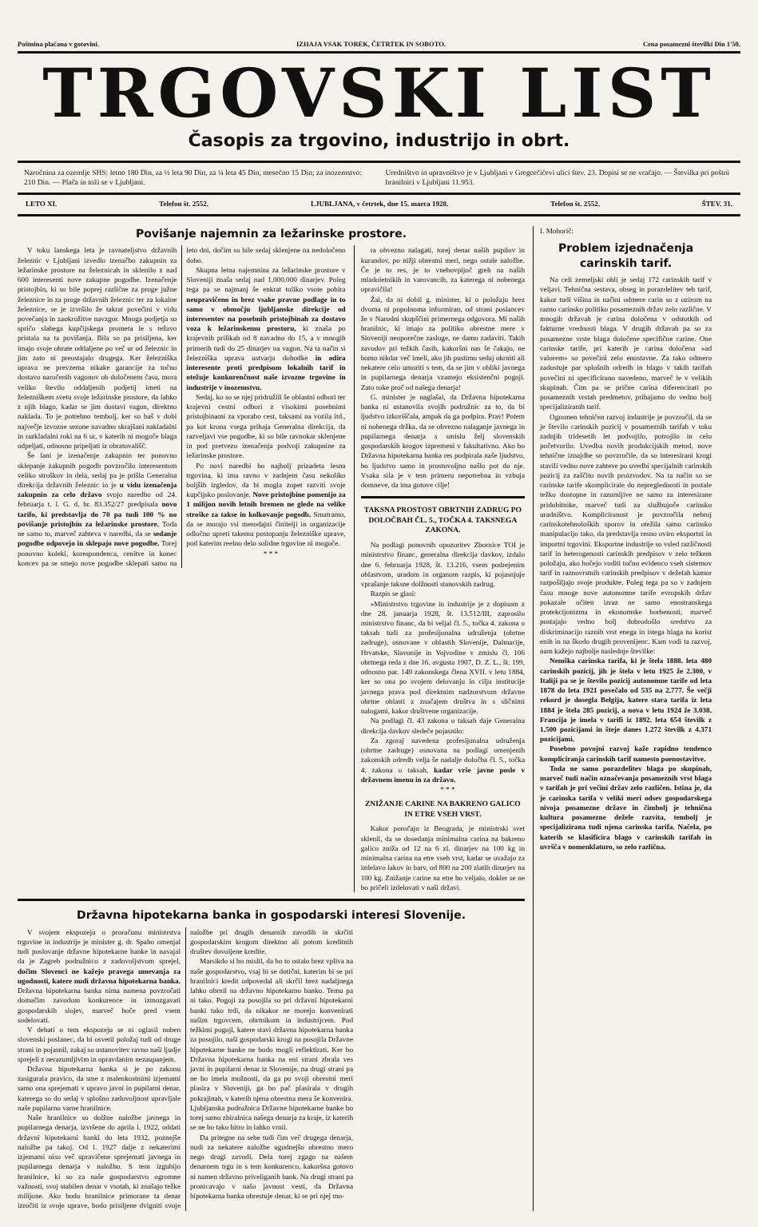Poštnina plačana v gotovini. IZHAJA VSAK TOREK, ČETRTEK IN SOBOTO. Cena posamezni številki Din 1'50.
TRGOVSKI LIST
Časopis za trgovino, industrijo in obrt.
Naročnina za ozemlje SHS: letno 180 Din, za ½ leta 90 Din, za ¼ leta 45 Din, mesečno 15 Din; za inozemstvo: 210 Din. — Plača in toži se v Ljubljani.
Uredništvo in upravništvo je v Ljubljani v Gregorčičevi ulici štev. 23. Dopisi se ne vračajo. — Številka pri poštni hranilnici v Ljubljani 11.953.
LETO XI. Telefon št. 2552. LJUBLJANA, v četrtek, dne 15. marca 1928. Telefon št. 2552. ŠTEV. 31.
Povišanje najemnin za ležarinske prostore.
V toku lanskega leta je ravnateljstvo državnih železnic v Ljubljani izvedlo izenačbo zakupnin za ležarinske prostore na železnicah in sklenilo z nad 600 interesenti nove zakupne pogodbe. Izenačenje pristojbin, ki so bile poprej različne za proge južne železnice in za proge državnih železnic ter za lokalne železnice, se je izvršilo že takrat povečini v vidu povečanja in zaokrožitve navzgor. Mnoga podjetja so spričo slabega kupčijskega prometa le s težavo pristala na ta povišanja. Bila so pa prisiljena, ker imajo svoje obrate oddaljene po več ur od železnic in jim zato ni preostajalo drugega. Ker železniška uprava ne prevzema nikake garancije za točno dostavo naročenih vagonov ob določenem času, mora veliko število oddaljenih podjetij imeti na železniškem svetu svoje ležarinske prostore, da lahko z njih blago, kadar se jim dostavi vagon, direktno naklada. To je potrebno tembolj, ker so baš v dobi največje izvozne sezone navadno skrajšani nakladalni in razkladalni roki na 6 ur, v katerih ni mogoče blaga odpeljati, odnosno pripeljati iz obratovališč.
Še lani je izenačenje zakupnin ter ponovno sklepanje zakupnih pogodb povzročilo interesentom veliko stroškov in dela, sedaj pa je prišla Generalna direkcija državnih železnic in je u vidu izenačenja zakupnin za celo državo svojo naredbo od 24. februarja t. l. G. d. br. 83.352/27 predpisala novo tarifo, ki predstavlja do 70 pa tudi 100 % no povišanje pristojbin za ležarinske prostore. Toda ne samo to, marveč zahteva v naredbi, da se sedanje pogodbe odpovejo in sklepajo nove pogodbe. Torej ponovno koleki, korespondenca, cenitve in konec koncev pa se smejo nove pogodbe sklepati samo na leto dni, dočim so bile sedaj sklenjene na nedoločeno dobo.
Skupna letna najemnina za ležarinske prostore v Sloveniji znaša sedaj nad 1,000.000 dinarjev. Poleg tega pa se najmanj še enkrat toliko vsote pobira neupravičeno in brez vsake pravne podlage in to samo v območju ljubljanske direkcije od interesentov na posebnih pristojbinah za dostavo voza k ležarinskemu prostoru, ki znaša po krajevnih prilikah od 8 navadno do 15, a v mnogih primerih tudi do 25 dinarjev na vagon. Na ta način si železniška uprava ustvarja dohodke in odira interesente proti predpisom lokalnih tarif in otežuje konkurenčnost naše izvozne trgovine in industrije v inozemstvu.
Sedaj, ko so se njej pridružili še oblastni odbori ter krajevni cestni odbori z visokimi posebnimi pristojbinami za vporabo cest, taksami na vozila itd., pa kot krona vsega prihaja Generalna direkcija, da razveljavi vse pogodbe, ki so bile ravnokar sklenjene in pod pretvezo izenačenja podvoji zakupnine za ležarinske prostore.
Po novi naredbi bo najbolj prizadeta lesna trgovina, ki ima ravno v zadnjem času nekoliko boljših izgledov, da bi mogla zopet razviti svoje kupčijsko poslovanje. Nove pristojbine pomenijo za 1 milijon novih letnih bremen ne glede na velike stroške za takse in kolkovanje pogodb. Smatramo, da se morajo vsi merodajni činitelji in organizacije odločno upreti takemu postopanju železniške uprave, pod katerim reelno delo solidne trgovine ni mogoče.
* * *
ra obvezno nalagati, torej denar naših pupilov in kurandov, po nižji obrestni meri, nego ostale naložbe. Če je to res, je to vnebovpijoč greh na naših mladoletnikih in varovancih, za katerega ni nobenega opravičila!
Žal, da ni dobil g. minister, ki o položaju brez dvoma ni popolnoma informiran, od strani poslancev že v Narodni skupščini primernega odgovora. Mi naših hranilnic, ki imajo za politiko obrestne mere v Sloveniji neoporečne zasluge, ne damo zadaviti. Takih zavodov pri težkih časih, kakoršni nas še čakajo, ne bomo nikdar več imeli, ako jih pustimo sedaj okrniti ali nekatere celo umoriti s tem, da se jim v obliki javnega in pupilarnega denarja vzamejo eksistenčni pogoji. Zato roke proč od našega denarja!
G. minister je naglašal, da Državna hipotekarna banka ni ustanovila svojih podružnic za to, da bi ljudstvo izkoriščala, ampak da ga podpira. Prav! Potem ni nobenega držka, da se obvezno nalaganje javnega in pupilarnega denarja s smislu želj slovenskih gospodarskih krogov izpremeni v fakultativno. Ako bo Državna hipotekarna banka res podpirala naše ljudstvo, bo ljudstvo samo in prostovoljno našlo pot do nje. Vsaka sila je v tem primeru nepotrebna in vzbuja domneve, da ima gotove cilje!
TAKSNA PROSTOST OBRTNIH ZADRUG PO DOLOČBAH ČL. 5., TOČKA 4. TAKSNEGA ZAKONA.
Na podlagi ponovnih opozoritev Zbornice TOI je ministrstvo financ, generalna direkcija davkov, izdalo dne 6. februarja 1928, št. 13.216, vsem podrejenim oblastvom, uradom in organom razpis, ki pojasnjuje vprašanje taksne dolžnosti stanovskih zadrug.
Razpis se glasi:
»Ministrstvo trgovine in industrije je z dopisom z dne 28. januarja 1928, št. 13.512/III, zaprosilo ministrstvo financ, da bi veljal čl. 5., točka 4. zakona o taksah tudi za profesijonalna udruženja (obrtne zadruge), osnovane v oblastih Slovenije, Dalmacije, Hrvatske, Slavonije in Vojvodine v zmislu čl. 106 obrtnega reda z dne 16. avgusta 1907, D. Z. L., št. 199, odnosno par. 149 zakonskega člena XVII. v letu 1884, ker so ona po svojem delovanju in cilju institucije javnega prava pod direktnim nadzorstvom državne obrtne oblasti z značajem društva in s sličnimi nalogami, kakor društvene organizacije.
Na podlagi čl. 43 zakona o taksah daje Generalna direkcija davkov sledeče pojasnilo:
Za zgoraj navedena profesijonalna udruženja (obrtne zadruge) osnovana na podlagi omenjenih zakonskih odredb velja še nadalje določba čl. 5., točka 4. zakona o taksah, kadar vrše javne posle v državnem imenu in za državo.
* * *
ZNIŽANJE CARINE NA BAKRENO GALICO IN ETRE VSEH VRST.
Kakor poročajo iz Beograda, je ministrski svet sklenil, da se dosedanja minimalna carina na bakreno galico zniža od 12 na 6 zl. dinarjev na 100 kg in minimalna carina na etre vseh vrst, kadar se uvažajo za izdelavo lakov in barv, od 800 na 200 zlatih dinarjev na 100 kg. Znižanje carine na etre bo veljalo, dokler se ne bo pričeli izdelovati v naši državi.
Državna hipotekarna banka in gospodarski interesi Slovenije.
V svojem ekspozeju o proračunu ministrstva trgovine in industrije je minister g. dr. Spaho omenjal tudi poslovanje državne hipotekarne banke in navajal da je Zagreb podružnico z zadovoljstvom sprejel, dočim Slovenci ne kažejo pravega umevanja za ugodnosti, katere nudi državna hipotekarna banka. Državna hipotekarna banka nima namena povzročati domačim zavodom konkurence in izmozgavati gospodarskih slojev, marveč hoče pred vsem sodelovati.
V debati o tem ekspozeju se ni oglasil noben slovenski poslanec, da bi osvetil položaj tudi od druge strani in pojasnil, zakaj so ustanovitev ravno naši ljudje sprejeli z nerazumljivim in opravdanim nezaupanjem.
Državna hipotekarna banka si je po zakonu zasigurala pravico, da sme z malenkostnimi izjemami samo ona sprejemati v upravo javni in pupilarni denar, katerega so do sedaj v splošno zadovoljnost upravljale naše pupilarno varne hranilnice.
Naše hranilnice so dolžne naložbe javnega in pupilarnega denarja, izvršene do aprila l. 1922, oddati državni hipotekarni banki do leta 1932, poznejše naložbe pa takoj. Od l. 1927 dalje z nekaterimi izjemami niso več upravičene sprejemati javnega in pupilarnega denarja v naložbo. S tem izgubijo hranilnice, ki so za naše gospodarstvo ogromne važnosti, svoj stabilen denar v vsotah, ki znašajo težke milijone. Ako bodo hranilnice primorane ta denar izročiti iz svoje uprave, bodo prisiljene dvigniti svoje naložbe pri drugih denarnih zavodih in skrčiti gospodarskim krogom direktno ali potom kreditnih društev dovoljene kredite.
Marsikdo si bo mislil, da bo to ostalo brez vpliva na naše gospodarstvo, vsaj bi se dotični, katerim bi se pri hranilnici kredit odpovedal ali skrčil brez nadaljnega lahko obrnil na državno hipotekarno banko. Temu pa ni tako. Pogoji za posojila so pri državni hipotekarni banki tako trdi, da nikakor ne morejo konvenirati našim trgovcem, obrtnikom in industrijcem. Pod težkimi pogoji, katere stavi državna hipotekarna banka za posojilo, naši gospodarski krogi na posojila Državne hipotekarne banke ne bodo mogli reflektirati. Ker bo Državna hipotekarna banka na eni strani zbrala ves javni in pupilarni denar iz Slovenije, na drugi strani pa ne bo imela možnosti, da ga po svoji obrestni meri plasira v Sloveniji, ga bo pač plasirala v drugih pokrajinah, v katerih njena obrestna mera še konvenira. Ljubljanska podružnica Državne hipotekarne banke bo torej samo zbiralnica našega denarja za kraje, iz katerih se ne bo tako hitro in lahko vrnil.
Da pritegne na sebe tudi čim več drugega denarja, nudi za nekatere naložbe ugodnejšo obrestno mero nego drugi zavodi. Dela torej zgago na našem denarnem trgu in s tem konkurenco, kakoršna gotovo ni namen državno priveliganih bank. Na drugi strani pa pronicavajo v našo javnost vesti, da Državna hipotekarna banka obrestuje denar, ki se pri njej mo-
I. Mohorič:
Problem izjednačenja carinskih tarif.
Na celi zemeljski obli je sedaj 172 carinskih tarif v veljavi. Tehnična sestava, obseg in porazdelitev teh tarif, kakor tudi višina in načini odmere carin so z ozirom na razno carinsko politiko posameznih držav zelo različne. V mnogih državah je carina določena v odstotkih od fakturne vrednosti blaga. V drugih državah pa so za posamezne vrste blaga določene specifične carine. One carinske tarife, pri katerih je carina določena »ad valorem« so povečini zelo enostavne. Za tako odmero zadostuje par splošnih odredb in blago v takih tarifah povečini ni specificirano navedeno, marveč le v velikih skupinah. Čim pa se prične carina diferencirati po posameznih vrstah predmetov, prihajamo do vedno bolj specijaliziranih tarif.
Ogromen tehničen razvoj industrije je povzročil, da se je število carinskih pozicij v posameznih tarifah v toku zadnjih tridesetih let podvojilo, potrojilo in celo početvorilo. Uvedba novih produkcijskih metod, nove tehnične iznajdbe so povzročile, da so interesirani krogi stavili vedno nove zahteve po uvedbi specijalnih carinskih pozicij za zaščito novih proizvodov. Na ta način so se carinske tarife skomplicirale do nepreglednosti in postale težko dostopne in razumljive ne samo za interesirane pridobitnike, marveč tudi za službujoče carinsko uradništvo. Kompliciranost je povzročila nebroj carinskotehnoloških sporov in otežila samo carinsko manipulacijo tako, da predstavlja resno oviro eksportni in importni trgovini. Eksportne industrije so vsled različnosti tarif in heterogenosti carinskih predpisov v zelo težkem položaju, ako hočejo voditi točno evidenco vseh sistemov tarif in raznovrstnih carinskih predpisov v deželah kamor razpošiljajo svoje produkte. Poleg tega pa so v zadnjem času mnoge nove autonomne tarife evropskih držav pokazale očiten izraz ne samo enostranskega protekcijonizma in ekonomske borbenosti, marveč postajajo vedno bolj dobrodošlo sredstvo za diskriminacijo raznih vrst enega in istega blaga na korist enih in na škodo drugih provenijenc. Kam vodi ta razvoj, nam kažejo najbolje naslednje številke:
Nemška carinska tarifa, ki je štela 1888. leta 480 carinskih pozicij, jih je štela v letu 1925 že 2.300, v Italiji pa se je število pozicij autonomne tarife od leta 1878 do leta 1921 povečalo od 535 na 2.777. Še večji rekord je dosegla Belgija, katere stara tarifa iz leta 1884 je štela 285 pozicij, a nova v letu 1924 že 3.038. Francija je imela v tarifi iz 1892. leta 654 številk z 1.500 pozicijami in šteje danes 1.272 številk z 4.371 pozicijami.
Posebno povojni razvoj kaže rapidno tendenco kompliciranja carinskih tarif namesto poenostavitve.
Toda ne samo porazdelitev blaga po skupinah, marveč tudi način označevanja posameznih vrst blaga v tarifah je pri večini držav zelo različen. Istina je, da je carinska tarifa v veliki meri odsev gospodarskega nivoja posamezne države in čimbolj je tehnična kultura posamezne dežele razvita, tembolj je specijalizirana tudi njena carinska tarifa. Načela, po katerih se klasificira blago v carinskih tarifah in uvršča v nomenklaturo, so zelo različna.